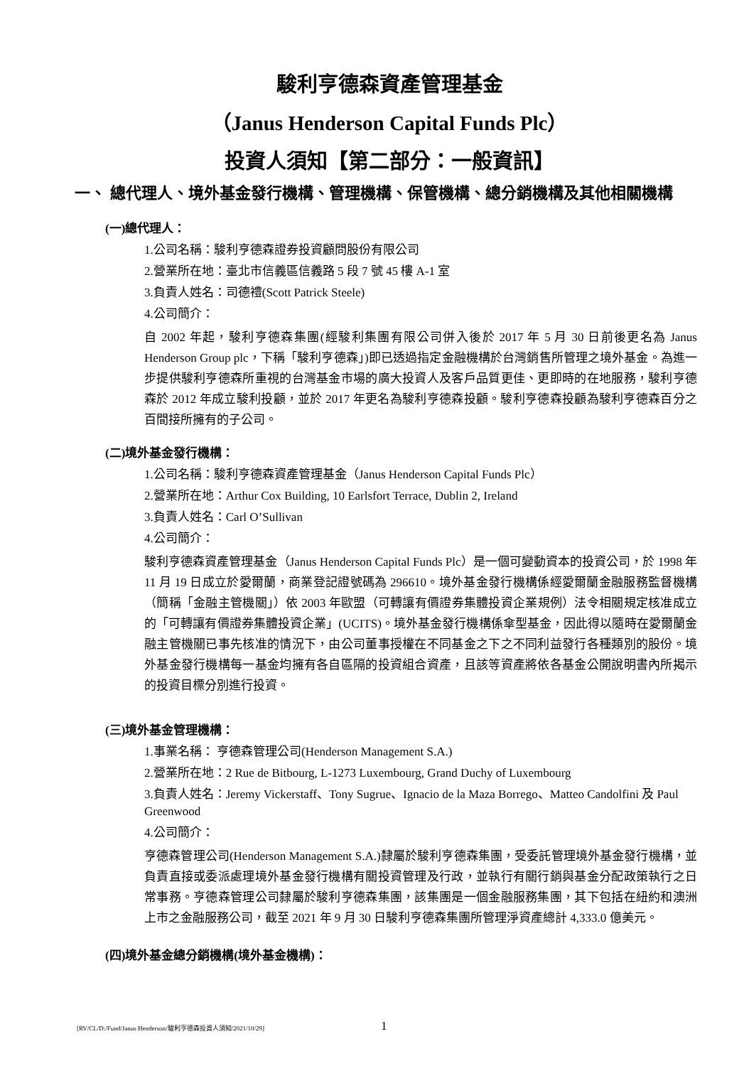駿利亨德森資產管理基金
（Janus Henderson Capital Funds Plc）
投資人須知【第二部分：一般資訊】
一、 總代理人、境外基金發行機構、管理機構、保管機構、總分銷機構及其他相關機構
(一)總代理人：
1.公司名稱：駿利亨德森證券投資顧問股份有限公司
2.營業所在地：臺北市信義區信義路 5 段 7 號 45 樓 A-1 室
3.負責人姓名：司德禮(Scott Patrick Steele)
4.公司簡介：
自 2002 年起，駿利亨德森集團(經駿利集團有限公司併入後於 2017 年 5 月 30 日前後更名為 Janus Henderson Group plc，下稱「駿利亨德森」)即已透過指定金融機構於台灣銷售所管理之境外基金。為進一步提供駿利亨德森所重視的台灣基金市場的廣大投資人及客戶品質更佳、更即時的在地服務，駿利亨德森於 2012 年成立駿利投顧，並於 2017 年更名為駿利亨德森投顧。駿利亨德森投顧為駿利亨德森百分之百間接所擁有的子公司。
(二)境外基金發行機構：
1.公司名稱：駿利亨德森資產管理基金（Janus Henderson Capital Funds Plc）
2.營業所在地：Arthur Cox Building, 10 Earlsfort Terrace, Dublin 2, Ireland
3.負責人姓名：Carl O’Sullivan
4.公司簡介：
駿利亨德森資產管理基金（Janus Henderson Capital Funds Plc）是一個可變動資本的投資公司，於 1998 年 11 月 19 日成立於愛爾蘭，商業登記證號碼為 296610。境外基金發行機構係經愛爾蘭金融服務監督機構（簡稱「金融主管機關」）依 2003 年歐盟（可轉讓有價證券集體投資企業規例）法令相關規定核准成立的「可轉讓有價證券集體投資企業」(UCITS)。境外基金發行機構係傘型基金，因此得以隨時在愛爾蘭金融主管機關已事先核准的情況下，由公司董事授權在不同基金之下之不同利益發行各種類別的股份。境外基金發行機構每一基金均擁有各自區隔的投資組合資產，且該等資產將依各基金公開說明書內所揭示的投資目標分別進行投資。
(三)境外基金管理機構：
1.事業名稱： 亨德森管理公司(Henderson Management S.A.)
2.營業所在地：2 Rue de Bitbourg, L-1273 Luxembourg, Grand Duchy of Luxembourg
3.負責人姓名：Jeremy Vickerstaff、Tony Sugrue、Ignacio de la Maza Borrego、Matteo Candolfini 及 Paul Greenwood
4.公司簡介：
亨德森管理公司(Henderson Management S.A.)隸屬於駿利亨德森集團，受委託管理境外基金發行機構，並負責直接或委派處理境外基金發行機構有關投資管理及行政，並執行有關行銷與基金分配政策執行之日常事務。亨德森管理公司隸屬於駿利亨德森集團，該集團是一個金融服務集團，其下包括在紐約和澳洲上市之金融服務公司，截至 2021 年 9 月 30 日駿利亨德森集團所管理淨資產總計 4,333.0 億美元。
(四)境外基金總分銷機構(境外基金機構)：
[RV/CL/D:/Fund/Janus Henderson/駿利亨德森投資人須知/2021/10/29] 1